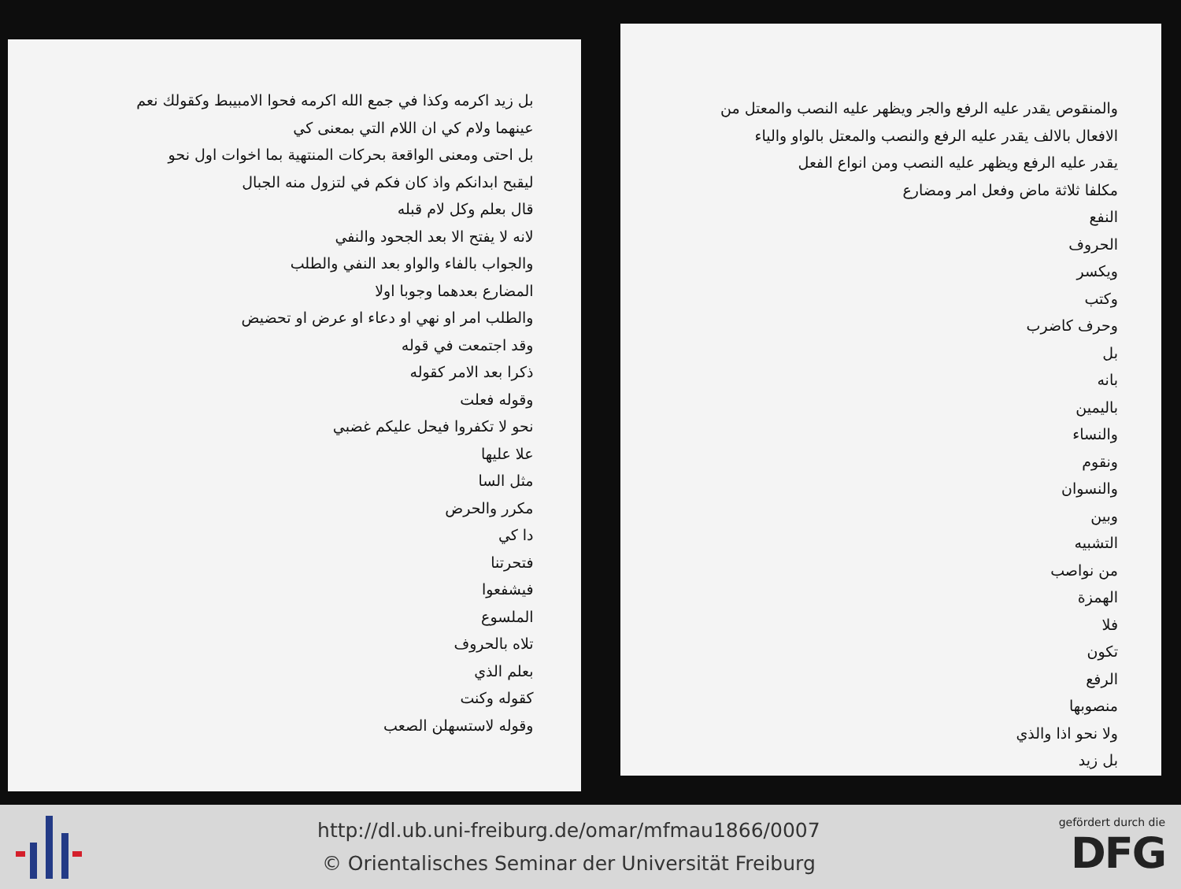بل زيد اكرمه وكذا في جمع الله اكرمه فحوا الامبيبط وكقولك نعم
عينهما ولام كي ان اللام التي بمعنى كي
بل احتى ومعنى الواقعة بحركات المنتهية بما اخوات اول نحو
ليقبح ابدانكم واذ كان فكم في لتزول منه الجبال
قال بعلم وكل لام قبله
لانه لا يفتح الا بعد الجحود والنفي
والجواب بالفاء والواو بعد النفي والطلب
المضارع بعدهما وجوبا اولا
والطلب امر او نهي او دعاء او عرض او تحضيض
وقد اجتمعت في قوله
ذكرا بعد الامر كقوله
وقوله فعلت
نحو لا تكفروا فيحل عليكم غضبي
علا عليها
مثل السا
مكرر والحرض
دا كي
فتحرتنا
فيشفعوا
الملسوع
تلاه بالحروف
بعلم الذي
كقوله وكنت
وقوله لاستسهلن الصعب
والمنقوص يقدر عليه الرفع والجر ويظهر عليه النصب والمعتل من
الافعال بالالف يقدر عليه الرفع والنصب والمعتل بالواو والياء
يقدر عليه الرفع ويظهر عليه النصب ومن انواع الفعل
مكلفا ثلاثة ماض وفعل امر ومضارع
النفع
الحروف
ويكسر
وكتب
وحرف كاضرب
بل
بانه
باليمين
والنساء
ونقوم
والنسوان
وبين
التشبيه
من نواصب
الهمزة
فلا
تكون
الرفع
منصوبها
ولا نحو اذا والذي
بل زيد
http://dl.ub.uni-freiburg.de/omar/mfmau1866/0007
© Orientalisches Seminar der Universität Freiburg
gefördert durch die
DFG